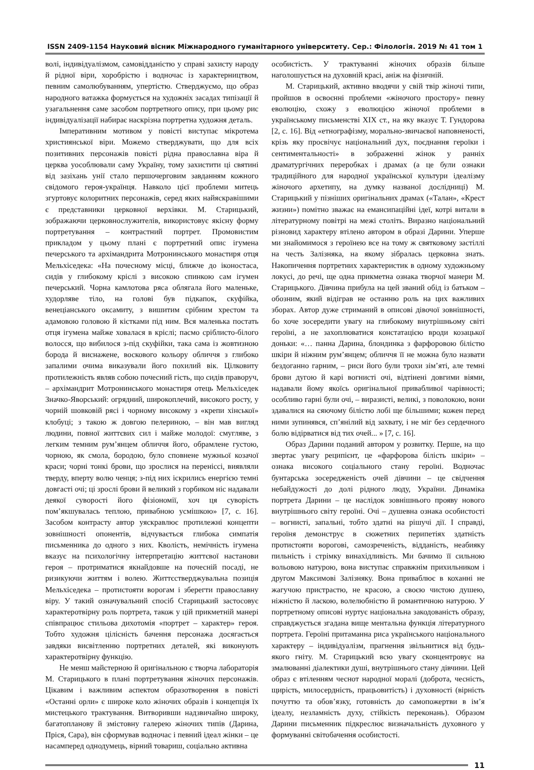ISSN 2409-1154 Науковий вісник Міжнародного гуманітарного університету. Сер.: Філологія. 2019 № 41 том 1
волі, індивідуалізмом, самовідданістю у справі захисту народу й рідної віри, хоробрістю і водночас із характерництвом, певним самолюбуванням, упертістю. Стверджуємо, що образ народного ватажка формується на художніх засадах типізації й узагальнення саме засобом портретного опису, при цьому рис індивідуалізації набирає наскрізна портретна художня деталь.
Імперативним мотивом у повісті виступає мікротема християнської віри. Можемо стверджувати, що для всіх позитивних персонажів повісті рідна православна віра й церква уособлювали саму Україну, тому захистити ці святині від зазіхань унії стало першочерговим завданням кожного свідомого героя-українця. Навколо цієї проблеми митець згуртовує колоритних персонажів, серед яких найяскравішими є представники церковної верхівки. М. Старицький, зображаючи церковнослужителів, використовує якісну форму портретування – контрастний портрет. Промовистим прикладом у цьому плані є портретний опис ігумена печерського та архімандрита Мотронинського монастиря отця Мельхіседека: «На почесному місці, ближче до іконостаса, сидів у глибокому кріслі з високою спинкою сам ігумен печерський. Чорна камлотова ряса облягала його маленьке, худорляве тіло, на голові був підкапок, скуфійка, венеціанського оксамиту, з вишитим срібним хрестом та адамовою головою й кістками під ним. Вся маленька постать отця ігумена майже ховалася в кріслі; пасмо сріблисто-білого волосся, що вибилося з-під скуфійки, така сама із жовтизною борода й виснажене, воскового кольору обличчя з глибоко запалими очима виказували його похилий вік. Цілковиту протилежність являв собою почесний гість, що сидів праворуч, – архімандрит Мотронинського монастиря отець Мельхіседек Значко-Яворський: огрядний, широкоплечий, високого росту, у чорній шовковій рясі і чорному високому з «крепи хінської» клобуці; з такою ж довгою пелериною, – він мав вигляд людини, повної життєвих сил і майже молодої: смугляве, з легким темним рум’янцем обличчя його, обрамлене густою, чорною, як смола, бородою, було сповнене мужньої козачої краси; чорні тонкі брови, що зрослися на переніссі, виявляли тверду, вперту волю ченця; з-під них іскрились енергією темні довгасті очі; ці зрослі брови й великий з горбиком ніс надавали деякої суворості його фізіономії, хоч ця суворість пом’якшувалась теплою, привабною усмішкою» [7, с. 16]. Засобом контрасту автор уяскравлює протилежні концепти зовнішності опонентів, відчувається глибока симпатія письменника до одного з них. Кволість, немічність ігумена вказує на психологічну інтерпретацію життєвої настанови героя – протриматися якнайдовше на почесній посаді, не ризикуючи життям і волею. Життєстверджувальна позиція Мельхіседека – протистояти ворогам і зберегти православну віру. У такий означувальний спосіб Старицький застосовує характеротвірну роль портрета, також у цій прикметній манері співпрацює стильова дихотомія «портрет – характер» героя. Тобто художня цілісність бачення персонажа досягається завдяки висвітленню портретних деталей, які виконують характеротвірну функцію.
Не менш майстерною й оригінальною є творча лабораторія М. Старицького в плані портретування жіночих персонажів. Цікавим і важливим аспектом образотворення в повісті «Останні орли» є широке коло жіночих образів і концепція їх мистецького трактування. Витворивши надзвичайно широку, багатопланову й змістовну галерею жіночих типів (Дарина, Пріся, Сара), він сформував водночас і певний ідеал жінки – це насамперед однодумець, вірний товариш, соціально активна
особистість. У трактуванні жіночих образів більше наголошується на духовній красі, аніж на фізичній.
М. Старицький, активно вводячи у свій твір жіночі типи, пройшов в освоєнні проблеми «жіночого простору» певну еволюцію, схожу з еволюцією жіночої проблеми в українському письменстві XIX ст., на яку вказує Т. Гундорова [2, с. 16]. Від «етнографізму, морально-звичаєвої наповненості, крізь яку просвічує національний дух, поєднання героїки і сентиментальності» в зображенні жінок у ранніх драматургічних переробках і драмах (а це були ознаки традиційного для народної української культури ідеалізму жіночого архетипу, на думку названої дослідниці) М. Старицький у пізніших оригінальних драмах («Талан», «Крест жизни») помітно зважає на емансипаційні ідеї, котрі витали в літературному повітрі на межі століть. Виразно національний різновид характеру втілено автором в образі Дарини. Уперше ми знайомимося з героїнею все на тому ж святковому застіллі на честь Залізняка, на якому зібралась церковна знать. Накопичення портретних характеристик в одному художньому локусі, до речі, ще одна прикметна ознака творчої манери М. Старицького. Дівчина прибула на цей званий обід із батьком – обозним, який відіграв не останню роль на цих важливих зборах. Автор дуже стриманий в описові дівочої зовнішності, бо хоче зосередити увагу на глибокому внутрішньому світі героїні, а не захоплюватися констатацією вроди козацької доньки: «… панна Дарина, блондинка з фарфоровою білістю шкіри й ніжним рум’янцем; обличчя її не можна було назвати бездоганно гарним, – риси його були трохи зім’яті, але темні брови дугою й карі вогнисті очі, відтінені довгими віями, надавали йому якоїсь оригінальної привабливої чарівності; особливо гарні були очі, – виразисті, великі, з поволокою, вони здавалися на сяючому білістю лобі ще більшими; кожен перед ними зупинявся, сп’янілий від захвату, і не міг без сердечного болю відірватися від тих очей... » [7, с. 16].
Образ Дарини поданий автором у розвитку. Перше, на що звертає увагу реципієнт, це «фарфорова білість шкіри» – ознака високого соціального стану героїні. Водночас бунтарська зосередженість очей дівчини – це свідчення небайдужості до долі рідного люду, України. Динаміка портрета Дарини – це наслідок зовнішнього прояву нового внутрішнього світу героїні. Очі – душевна ознака особистості – вогнисті, запальні, тобто здатні на рішучі дії. І справді, героїня демонструє в сюжетних перипетіях здатність протистояти ворогові, самозреченість, відданість, неабияку пильність і стрімку винахідливість. Ми бачимо її сильною вольовою натурою, вона виступає справжнім прихильником і другом Максимові Залізняку. Вона приваблює в коханні не жагучою пристрастю, не красою, а своєю чистою душею, ніжністю й ласкою, волелюбністю й романтичною натурою. У портретному описові нуртує національна закодованість образу, справджується згадана вище ментальна функція літературного портрета. Героїні притаманна риса українського національного характеру – індивідуалізм, прагнення звільнитися від будь-якого гніту. М. Старицький всю увагу сконцентровує на змалюванні діалектики душі, внутрішнього стану дівчини. Цей образ є втіленням чеснот народної моралі (доброта, чесність, щирість, милосердність, працьовитість) і духовності (вірність почуттю та обов’язку, готовність до самопожертви в ім’я ідеалу, незламність духу, стійкість переконань). Образом Дарини письменник підкреслює визначальність духовного у формуванні світобачення особистості.
11